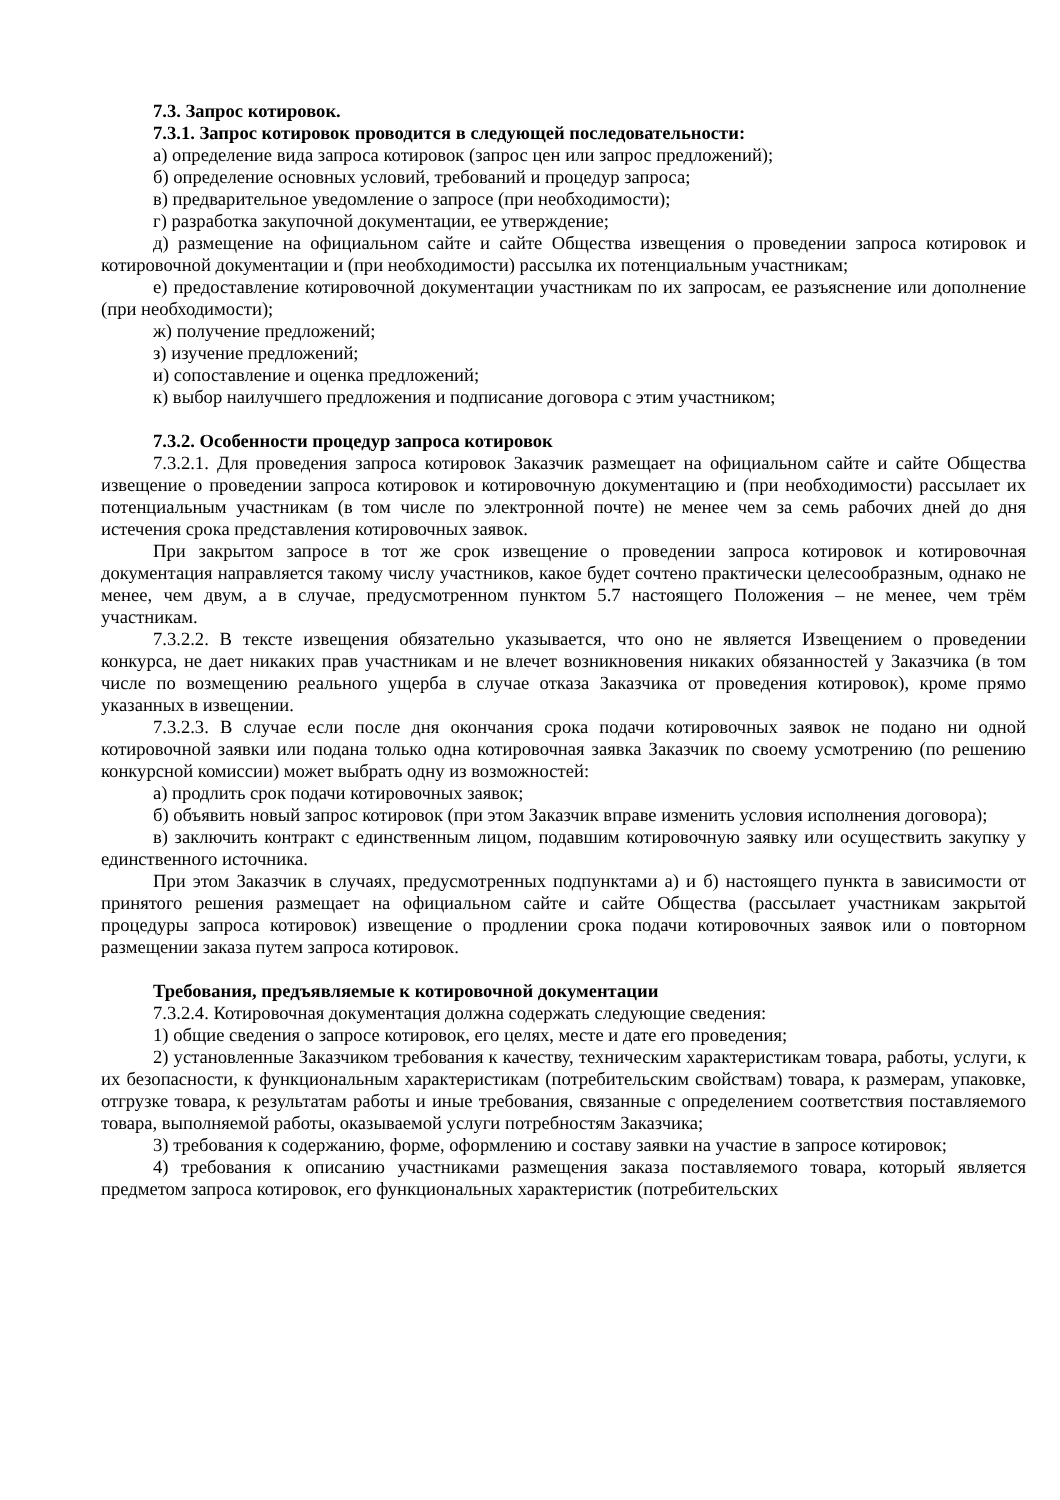7.3. Запрос котировок.
7.3.1. Запрос котировок проводится в следующей последовательности:
а) определение вида запроса котировок (запрос цен или запрос предложений);
б) определение основных условий, требований и процедур запроса;
в) предварительное уведомление о запросе (при необходимости);
г) разработка закупочной документации, ее утверждение;
д) размещение на официальном сайте и сайте Общества извещения о проведении запроса котировок и котировочной документации и (при необходимости) рассылка их потенциальным участникам;
е) предоставление котировочной документации участникам по их запросам, ее разъяснение или дополнение (при необходимости);
ж) получение предложений;
з) изучение предложений;
и) сопоставление и оценка предложений;
к) выбор наилучшего предложения и подписание договора с этим участником;
7.3.2. Особенности процедур запроса котировок
7.3.2.1. Для проведения запроса котировок Заказчик размещает на официальном сайте и сайте Общества извещение о проведении запроса котировок и котировочную документацию и (при необходимости) рассылает их потенциальным участникам (в том числе по электронной почте) не менее чем за семь рабочих дней до дня истечения срока представления котировочных заявок.
При закрытом запросе в тот же срок извещение о проведении запроса котировок и котировочная документация направляется такому числу участников, какое будет сочтено практически целесообразным, однако не менее, чем двум, а в случае, предусмотренном пунктом 5.7 настоящего Положения – не менее, чем трём участникам.
7.3.2.2. В тексте извещения обязательно указывается, что оно не является Извещением о проведении конкурса, не дает никаких прав участникам и не влечет возникновения никаких обязанностей у Заказчика (в том числе по возмещению реального ущерба в случае отказа Заказчика от проведения котировок), кроме прямо указанных в извещении.
7.3.2.3. В случае если после дня окончания срока подачи котировочных заявок не подано ни одной котировочной заявки или подана только одна котировочная заявка Заказчик по своему усмотрению (по решению конкурсной комиссии) может выбрать одну из возможностей:
а) продлить срок подачи котировочных заявок;
б) объявить новый запрос котировок (при этом Заказчик вправе изменить условия исполнения договора);
в) заключить контракт с единственным лицом, подавшим котировочную заявку или осуществить закупку у единственного источника.
При этом Заказчик в случаях, предусмотренных подпунктами а) и б) настоящего пункта в зависимости от принятого решения размещает на официальном сайте и сайте Общества (рассылает участникам закрытой процедуры запроса котировок) извещение о продлении срока подачи котировочных заявок или о повторном размещении заказа путем запроса котировок.
Требования, предъявляемые к котировочной документации
7.3.2.4. Котировочная документация должна содержать следующие сведения:
1) общие сведения о запросе котировок, его целях, месте и дате его проведения;
2) установленные Заказчиком требования к качеству, техническим характеристикам товара, работы, услуги, к их безопасности, к функциональным характеристикам (потребительским свойствам) товара, к размерам, упаковке, отгрузке товара, к результатам работы и иные требования, связанные с определением соответствия поставляемого товара, выполняемой работы, оказываемой услуги потребностям Заказчика;
3) требования к содержанию, форме, оформлению и составу заявки на участие в запросе котировок;
4) требования к описанию участниками размещения заказа поставляемого товара, который является предметом запроса котировок, его функциональных характеристик (потребительских